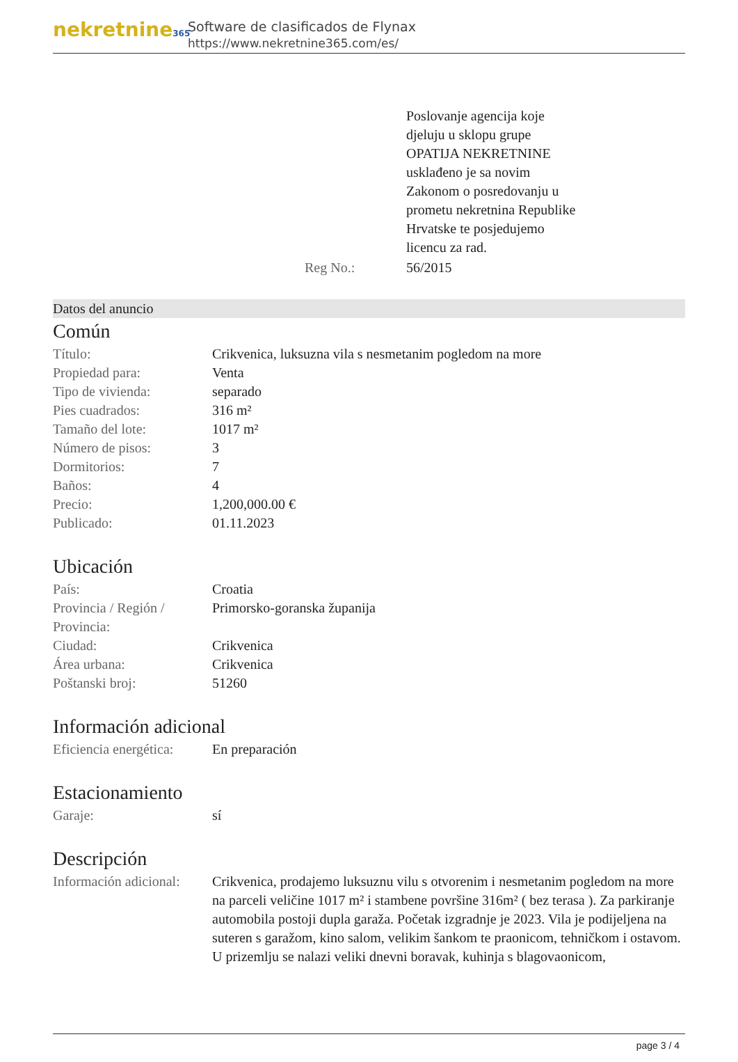nekretnine365
Software de clasificados de Flynax
https://www.nekretnine365.com/es/
| | | Poslovanje agencija koje djeluju u sklopu grupe OPATIJA NEKRETNINE usklađeno je sa novim Zakonom o posredovanju u prometu nekretnina Republike Hrvatske te posjedujemo licencu za rad. |
| | Reg No.: | 56/2015 |
Datos del anuncio
Común
| Título: | Crikvenica, luksuzna vila s nesmetanim pogledom na more |
| Propiedad para: | Venta |
| Tipo de vivienda: | separado |
| Pies cuadrados: | 316 m² |
| Tamaño del lote: | 1017 m² |
| Número de pisos: | 3 |
| Dormitorios: | 7 |
| Baños: | 4 |
| Precio: | 1,200,000.00 € |
| Publicado: | 01.11.2023 |
Ubicación
| País: | Croatia |
| Provincia / Región / Provincia: | Primorsko-goranska županija |
| Ciudad: | Crikvenica |
| Área urbana: | Crikvenica |
| Poštanski broj: | 51260 |
Información adicional
| Eficiencia energética: | En preparación |
Estacionamiento
| Garaje: | sí |
Descripción
| Información adicional: | Crikvenica, prodajemo luksuznu vilu s otvorenim i nesmetanim pogledom na more na parceli veličine 1017 m² i stambene površine 316m² ( bez terasa ). Za parkiranje automobila postoji dupla garaža. Početak izgradnje je 2023. Vila je podijeljena na suteren s garažom, kino salom, velikim šankom te praonicom, tehničkom i ostavom. U prizemlju se nalazi veliki dnevni boravak, kuhinja s blagovaonicom, |
page 3 / 4